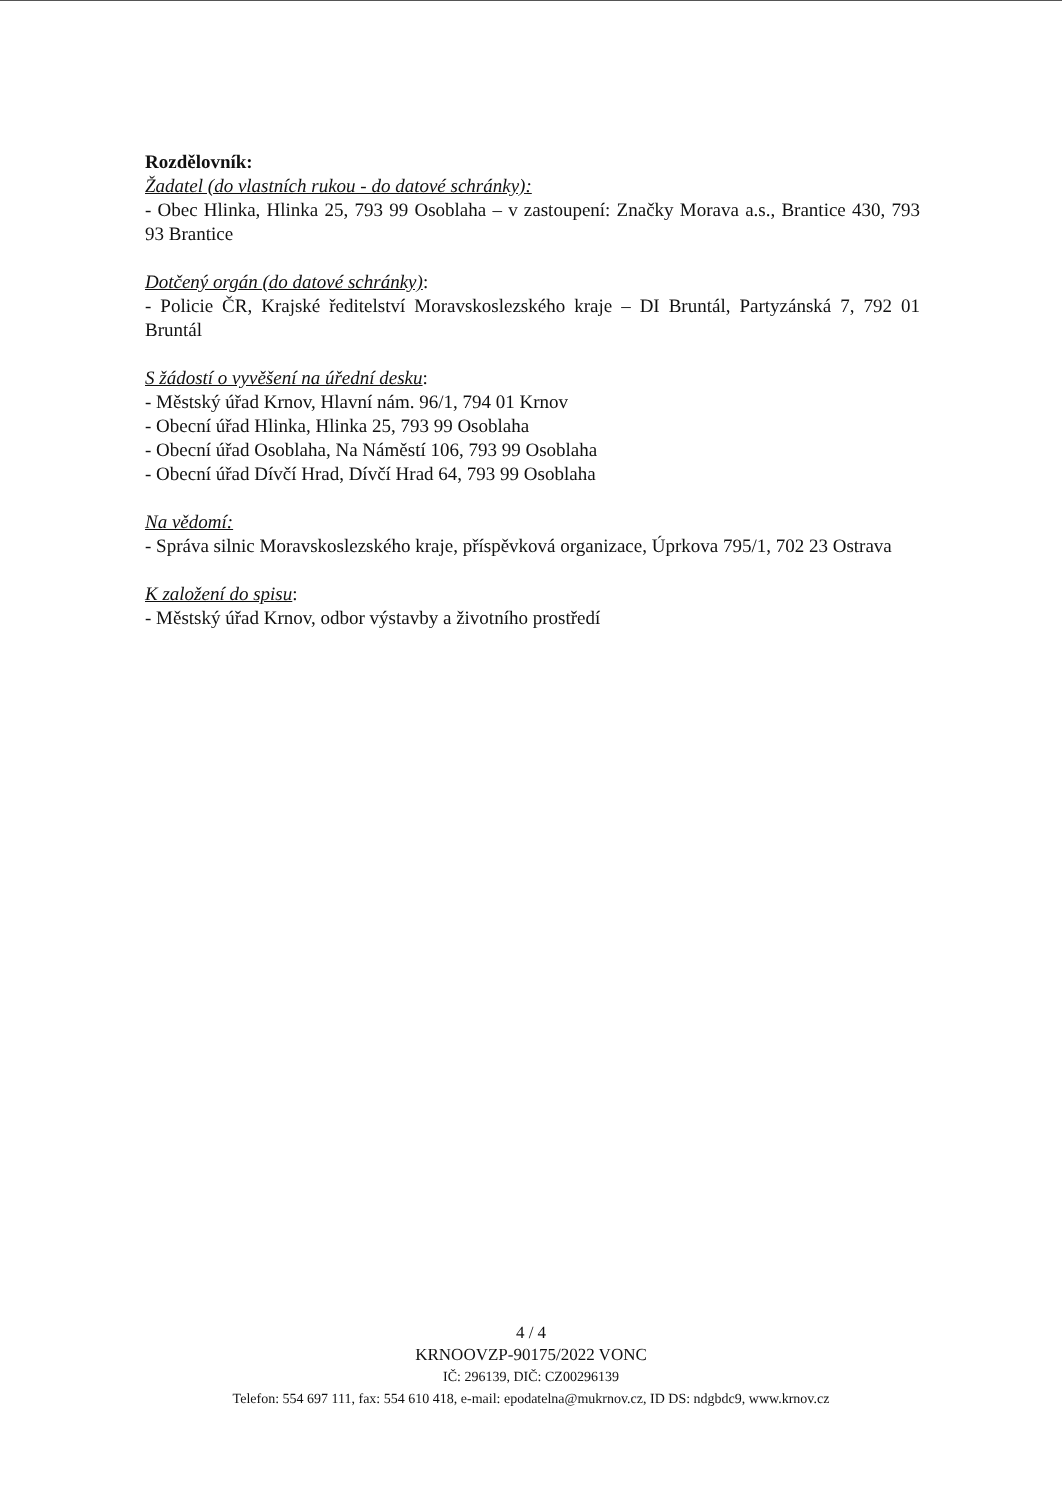Rozdělovník:
Žadatel (do vlastních rukou - do datové schránky):
- Obec Hlinka, Hlinka 25, 793 99 Osoblaha – v zastoupení: Značky Morava a.s., Brantice 430, 793 93 Brantice
Dotčený orgán (do datové schránky):
- Policie ČR, Krajské ředitelství Moravskoslezského kraje – DI Bruntál, Partyzánská 7, 792 01 Bruntál
S žádostí o vyvěšení na úřední desku:
- Městský úřad Krnov, Hlavní nám. 96/1, 794 01 Krnov
- Obecní úřad Hlinka, Hlinka 25, 793 99 Osoblaha
- Obecní úřad Osoblaha, Na Náměstí 106, 793 99 Osoblaha
- Obecní úřad Dívčí Hrad, Dívčí Hrad 64, 793 99 Osoblaha
Na vědomí:
- Správa silnic Moravskoslezského kraje, příspěvková organizace, Úprkova 795/1, 702 23 Ostrava
K založení do spisu:
- Městský úřad Krnov, odbor výstavby a životního prostředí
4 / 4
KRNOOVZP-90175/2022 VONC
IČ: 296139, DIČ: CZ00296139
Telefon: 554 697 111, fax: 554 610 418, e-mail: epodatelna@mukrnov.cz, ID DS: ndgbdc9, www.krnov.cz